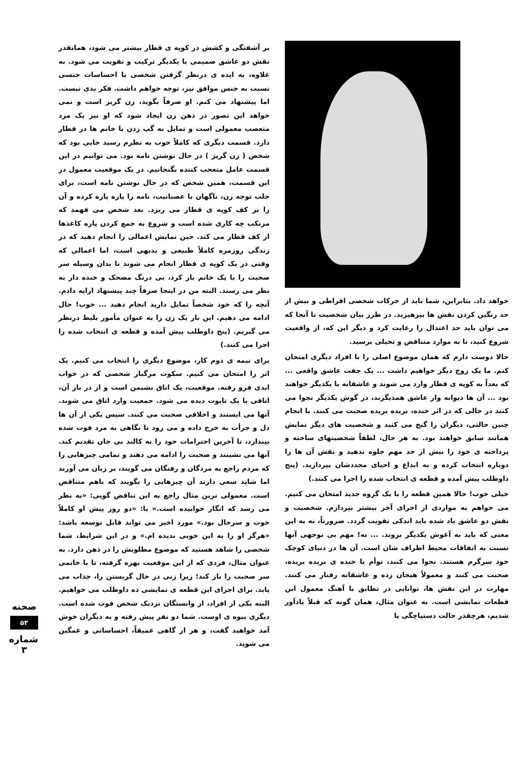خواهد داد. بنابراین، شما باید از حرکات شخصی افراطی و بیش از حد رنگین کردن نقش ها بپرهیزید. در طرز بیان شخصیت تا آنجا که می توان باید حد اعتدال را رعایت کرد و دیگر این که، از واقعیت شروع کنید، تا به موارد متناقض و تخیلی برسید.
حالا دوست دارم که همان موضوع اصلی را با افراد دیگری امتحان کنم. ما یک زوج دیگر خواهیم داشت ... یک جفت عاشق واقعی ... که بعداً به کوپه ی قطار وارد می شوند و عاشقانه با یکدیگر خواهند بود ... آن ها دیوانه وار عاشق همدیگرند، در گوش یکدیگر نجوا می کنند در حالی که در اثر خنده، بریده بریده صحبت می کنند. با انجام چنین حالتی، دیگران را گیج می کنید و شخصیت های دیگر نمایش همانند سابق خواهند بود. به هر حال، لطفاً شخصیتهای ساخته و پرداخته ی خود را بیش از حد مهم جلوه ندهید و نقش آن ها را دوباره انتخاب کرده و به ابداع و احیای مجددشان بپردازید. (پنج داوطلب پیش آمده و قطعه ی انتخاب شده را اجرا می کنند.)
خیلی خوب! حالا همین قطعه را با یک گروه جدید امتحان می کنیم. می خواهم به مواردی از اجرای آخر بیشتر بپردازم. شخصیت و نقش دو عاشق یاد شده باید اندکی تقویت گردد. ضرورتاً، نه به این معنی که باید به آغوش یکدیگر بروند. ... نه! مهم بی توجهی آنها نسبت به اتفاقات محیط اطراف شان است. آن ها در دنیای کوچک خود سرگرم هستند. نجوا می کنند، توأم با خنده ی بریده بریده، صحبت می کنند و معمولاً هیجان زده و عاشقانه رفتار می کنند. مهارت در این نقش ها، توانایی در تطابق با آهنگ معمول این قطعات نمایشی است. به عنوان مثال، همان گونه که قبلاً یادآور شدیم، هرچقدر حالت دستپاچگی یا
بر آشفتگی و کشش در کوپه ی قطار بیشتر می شود، همانقدر نقش دو عاشق صمیمی با یکدیگر ترکیب و تقویت می شود. به علاوه، به ایده ی درنظر گرفتن شخصی با احساسات جنسی نسبت به جنس موافق نیز، توجه خواهم داشت. فکر بدی نیست. اما پیشنهاد می کنم. او صرفاً بگوید، زن گریز است و نمی خواهد این تصور در ذهن زن ایجاد شود که او نیز یک مرد متعصب معمولی است و تمایل به گپ زدن با خانم ها در قطار دارد. قسمت دیگری که کاملاً خوب به نظرم رسید جایی بود که شخص ( زن گریز ) در حال نوشتن نامه بود. می توانیم در این قسمت عامل متعجب کننده بگنجانیم. در یک موقعیت معمول در این قسمت، همین شخص که در حال نوشتن نامه است، برای جلب توجه زن، ناگهان با عصبانیت، نامه را پاره پاره کرده و آن را بر کف کوپه ی قطار می ریزد. بعد شخص می فهمد که مرتکب چه کاری شده است و شروع به جمع کردن پاره کاغذها از کف قطار می کند. حین نمایش اعمالی را انجام دهید که در زندگی روزمره کاملاً طبیعی و بدیهی است، اما اعمالی که وقتی در یک کوپه ی قطار انجام می شوند تا بدان وسیله سر صحبت را با یک خانم باز کرد، بی درنگ مضحک و خنده دار به نظر می رسند. البته من در اینجا صرفاً چند پیشنهاد ارایه دادم. آنچه را که خود شخصاً تمایل دارید انجام دهید ... خوب! حال ادامه می دهیم. این بار یک زن را به عنوان مأمور بلیط درنظر می گیریم. (پنج داوطلب پیش آمده و قطعه ی انتخاب شده را اجرا می کنند.)
برای نیمه ی دوم کار، موضوع دیگری را انتخاب می کنیم. یک اثر را امتحان می کنیم. سکوت مرگبار شخصی که در خواب ابدی فرو رفته. موقعیت، یک اتاق نشیمن است و از در باز آن، اتاقی با یک تابوت دیده می شود. جمعیت وارد اتاق می شوند. آنها می ایستند و اخلاقی صحبت می کنند. سپس یکی از آن ها دل و جرأت به خرج داده و می رود تا نگاهی به مرد فوت شده بیندازد، تا آخرین احترامات خود را به کالبد بی جان تقدیم کند. آنها می نشینند و صحبت را ادامه می دهند و تمامی چیزهایی را که مردم راجع به مردگان و رفتگان می گویند، بر زبان می آورند اما شاید سعی دارند آن چیزهایی را بگویند که باهم متناقض است. معمولی ترین مثال راجع به این تناقض گویی: «به نظر می رسد که انگار خوابیده است.» یا: «دو روز پیش او کاملاً خوب و سرحال بود.» مورد اخیر می تواند قابل توسعه باشد: «هرگز او را به این خوبی ندیده ام.» و در این شرایط، شما شخصی را شاهد هستید که موضوع مطلوبش را در ذهن دارد. به عنوان مثال، فردی که از این موقعیت بهره گرفته، تا با خانمی سر صحبت را باز کند؛ زیرا زنی در حال گریستن را، جذاب می یابد. برای اجرای این قطعه ی نمایشی ده داوطلب می خواهیم. البته یکی از افراد، از وابستگان نزدیک شخص فوت شده است. دیگری بیوه ی اوست. شما دو نفر پیش رفته و به دیگران خوش آمد خواهید گفت، و هر از گاهی عمیقاً، احساساتی و غمگین می شوید.
صحنه
۵۳
شماره ۳